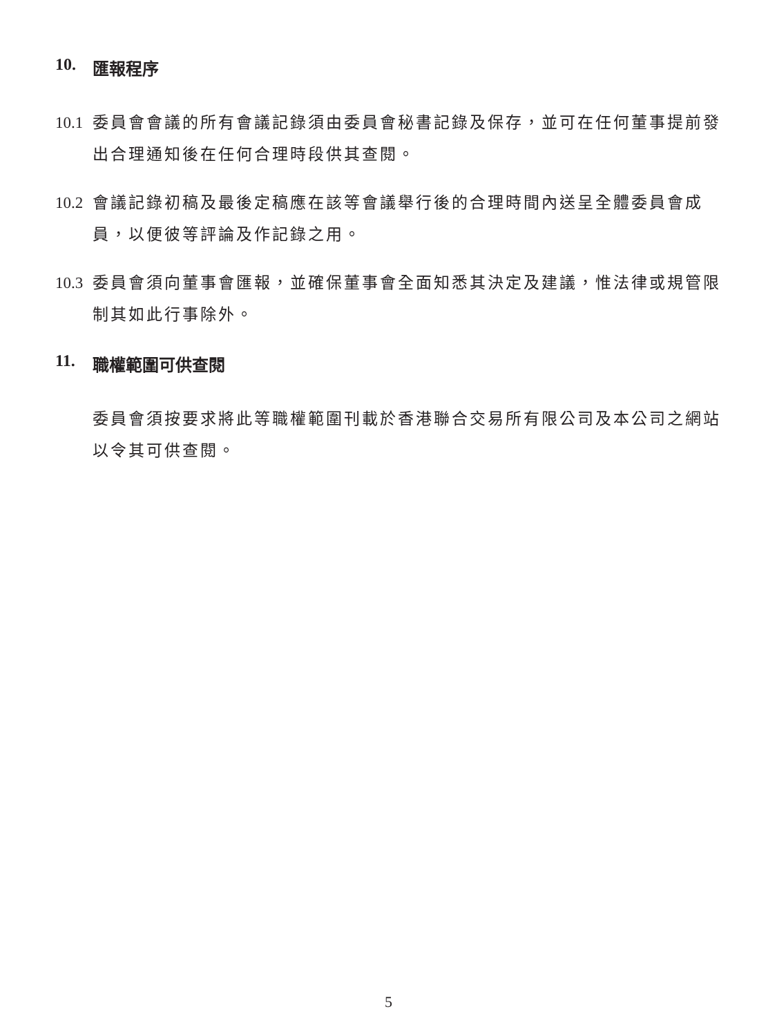10. 匯報程序
10.1 委員會會議的所有會議記錄須由委員會秘書記錄及保存，並可在任何董事提前發出合理通知後在任何合理時段供其查閱。
10.2 會議記錄初稿及最後定稿應在該等會議舉行後的合理時間內送呈全體委員會成員，以便彼等評論及作記錄之用。
10.3 委員會須向董事會匯報，並確保董事會全面知悉其決定及建議，惟法律或規管限制其如此行事除外。
11. 職權範圍可供查閱
委員會須按要求將此等職權範圍刊載於香港聯合交易所有限公司及本公司之網站以令其可供查閱。
5